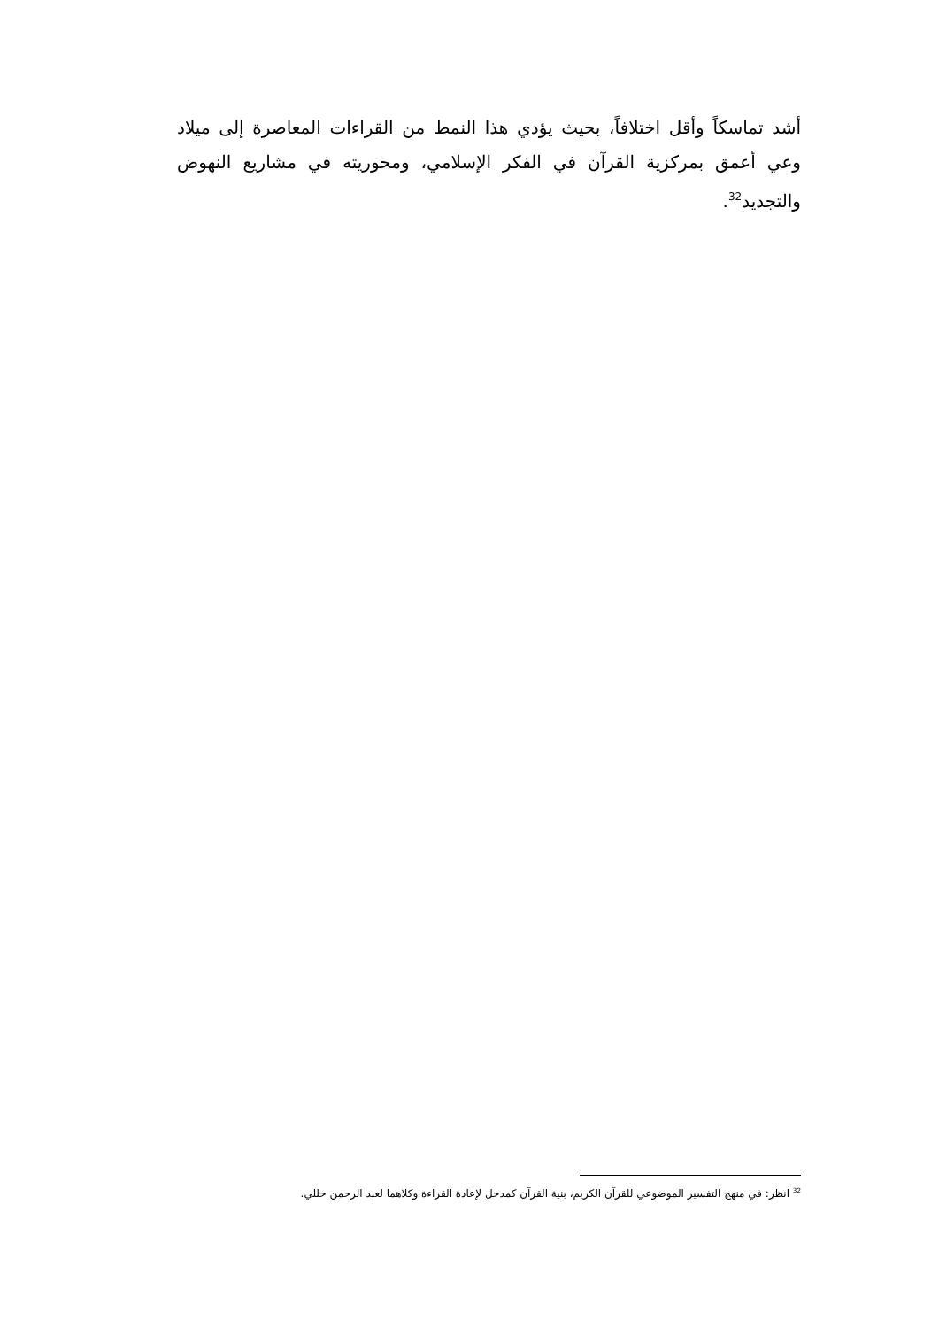أشد تماسكاً وأقل اختلافاً، بحيث يؤدي هذا النمط من القراءات المعاصرة إلى ميلاد وعي أعمق بمركزية القرآن في الفكر الإسلامي، ومحوريته في مشاريع النهوض والتجديد<sup>32</sup>.
<sup>32</sup> انظر: في منهج التفسير الموضوعي للقرآن الكريم، بنية القرآن كمدخل لإعادة القراءة وكلاهما لعبد الرحمن حللي.